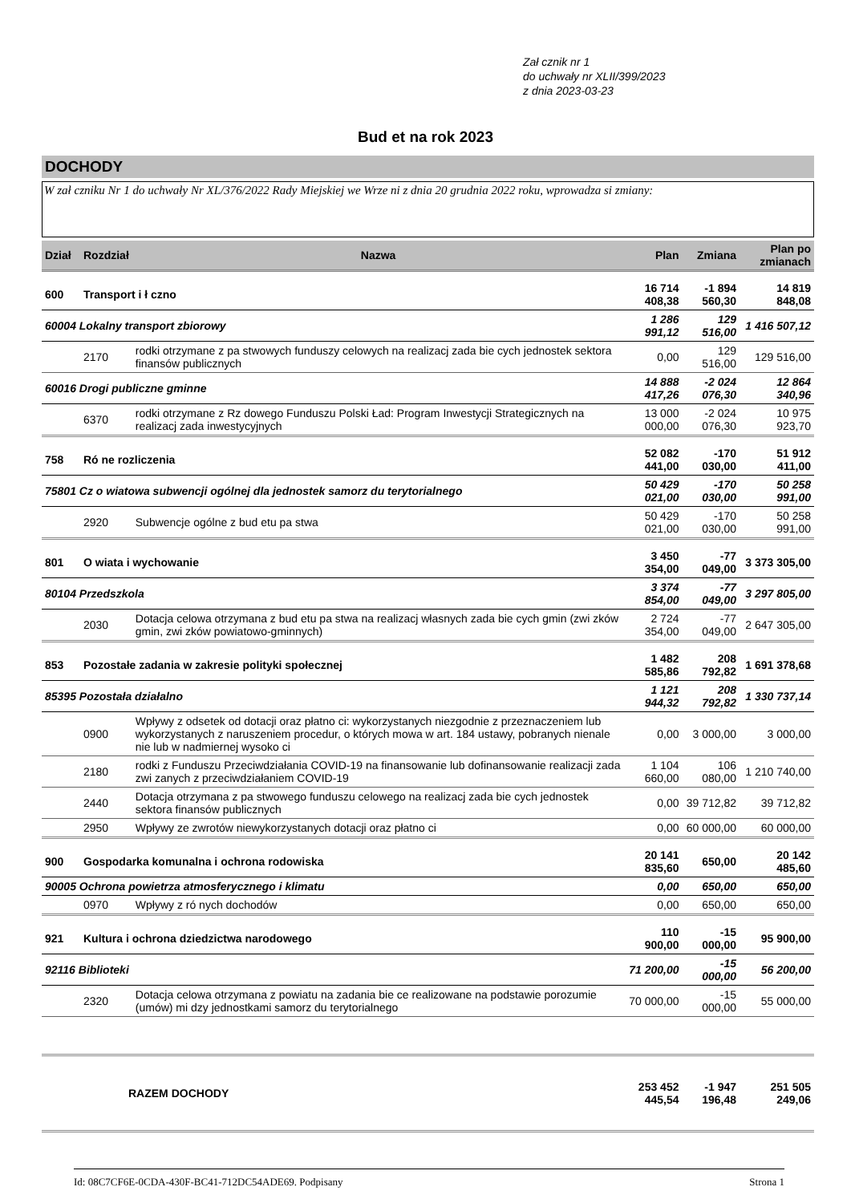Zał cznik nr 1
do uchwały nr XLII/399/2023
z dnia 2023-03-23
Bud et na rok 2023
DOCHODY
W zał czniku Nr 1 do uchwały Nr XL/376/2022 Rady Miejskiej we Wrze ni z dnia 20 grudnia 2022 roku, wprowadza si zmiany:
| Dział | Rozdział | Nazwa | Plan | Zmiana | Plan po zmianach |
| --- | --- | --- | --- | --- | --- |
| 600 | Transport i ł czno | | 16 714 408,38 | -1 894 560,30 | 14 819 848,08 |
| 60004 Lokalny transport zbiorowy | | | 1 286 991,12 | 129 516,00 | 1 416 507,12 |
| | 2170 | rodki otrzymane z pa stwowych funduszy celowych na realizacj zada bie cych jednostek sektora finansów publicznych | 0,00 | 129 516,00 | 129 516,00 |
| 60016 Drogi publiczne gminne | | | 14 888 417,26 | -2 024 076,30 | 12 864 340,96 |
| | 6370 | rodki otrzymane z Rz dowego Funduszu Polski Ład: Program Inwestycji Strategicznych na realizacj zada inwestycyjnych | 13 000 000,00 | -2 024 076,30 | 10 975 923,70 |
| 758 | Ró ne rozliczenia | | 52 082 441,00 | -170 030,00 | 51 912 411,00 |
| 75801 Cz o wiatowa subwencji ogólnej dla jednostek samorz du terytorialnego | | | 50 429 021,00 | -170 030,00 | 50 258 991,00 |
| | 2920 | Subwencje ogólne z bud etu pa stwa | 50 429 021,00 | -170 030,00 | 50 258 991,00 |
| 801 | O wiata i wychowanie | | 3 450 354,00 | -77 049,00 | 3 373 305,00 |
| 80104 Przedszkola | | | 3 374 854,00 | -77 049,00 | 3 297 805,00 |
| | 2030 | Dotacja celowa otrzymana z bud etu pa stwa na realizacj własnych zada bie cych gmin (zwi zków gmin, zwi zków powiatowo-gminnych) | 2 724 354,00 | -77 049,00 | 2 647 305,00 |
| 853 | Pozostałe zadania w zakresie polityki społecznej | | 1 482 585,86 | 208 792,82 | 1 691 378,68 |
| 85395 Pozostała działalno | | | 1 121 944,32 | 208 792,82 | 1 330 737,14 |
| | 0900 | Wpływy z odsetek od dotacji oraz płatno ci: wykorzystanych niezgodnie z przeznaczeniem lub wykorzystanych z naruszeniem procedur, o których mowa w art. 184 ustawy, pobranych nienale nie lub w nadmiernej wysoko ci | 0,00 | 3 000,00 | 3 000,00 |
| | 2180 | rodki z Funduszu Przeciwdziałania COVID-19 na finansowanie lub dofinansowanie realizacji zada zwi zanych z przeciwdziałaniem COVID-19 | 1 104 660,00 | 106 080,00 | 1 210 740,00 |
| | 2440 | Dotacja otrzymana z pa stwowego funduszu celowego na realizacj zada bie cych jednostek sektora finansów publicznych | 0,00 | 39 712,82 | 39 712,82 |
| | 2950 | Wpływy ze zwrotów niewykorzystanych dotacji oraz płatno ci | 0,00 | 60 000,00 | 60 000,00 |
| 900 | Gospodarka komunalna i ochrona rodowiska | | 20 141 835,60 | 650,00 | 20 142 485,60 |
| 90005 Ochrona powietrza atmosferycznego i klimatu | | | 0,00 | 650,00 | 650,00 |
| | 0970 | Wpływy z ró nych dochodów | 0,00 | 650,00 | 650,00 |
| 921 | Kultura i ochrona dziedzictwa narodowego | | 110 900,00 | -15 000,00 | 95 900,00 |
| 92116 Biblioteki | | | 71 200,00 | -15 000,00 | 56 200,00 |
| | 2320 | Dotacja celowa otrzymana z powiatu na zadania bie ce realizowane na podstawie porozumie (umów) mi dzy jednostkami samorz du terytorialnego | 70 000,00 | -15 000,00 | 55 000,00 |
| | RAZEM DOCHODY | | 253 452 445,54 | -1 947 196,48 | 251 505 249,06 |
Id: 08C7CF6E-0CDA-430F-BC41-712DC54ADE69. Podpisany Strona 1